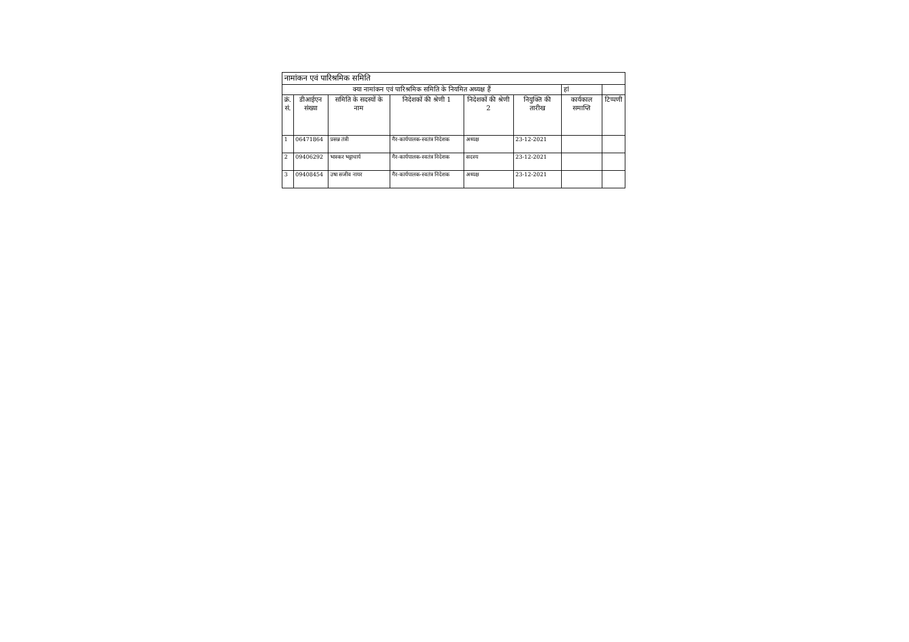| नामांकन एवं पारिश्रमिक समिति | | | | | | | |
| क्या नामांकन एवं पारिश्रमिक समिति के नियमित अध्यक्ष हैं | | | | | | हां | |
| क्रं. सं. | डीआईएन संख्या | समिति के सदस्यों के नाम | निदेशकों की श्रेणी 1 | निदेशकों की श्रेणी 2 | नियुक्ति की तारीख | कार्यकाल समाप्ति | टिप्पणी |
| 1 | 06471864 | प्रसन्न तंत्री | गैर-कार्यपालक-स्वतंत्र निदेशक | अध्यक्ष | 23-12-2021 | | |
| 2 | 09406292 | भास्कर भट्टाचार्य | गैर-कार्यपालक-स्वतंत्र निदेशक | सदस्य | 23-12-2021 | | |
| 3 | 09408454 | उषा सजीव नायर | गैर-कार्यपालक-स्वतंत्र निदेशक | अध्यक्ष | 23-12-2021 | | |